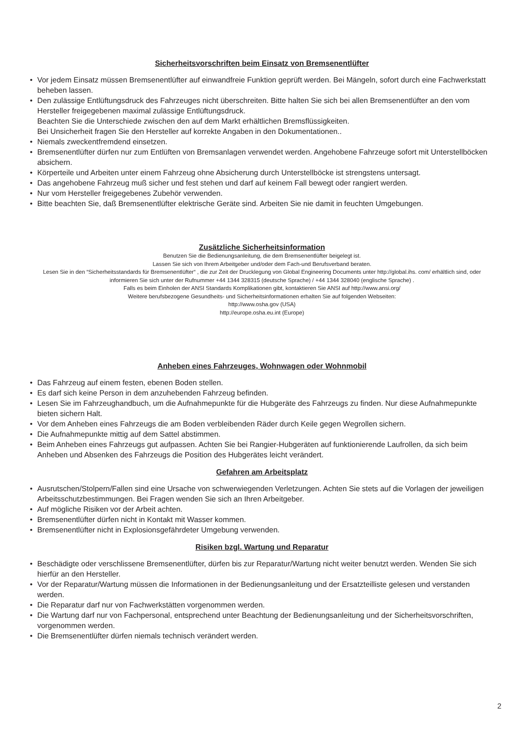Sicherheitsvorschriften beim Einsatz von Bremsenentlüfter
• Vor jedem Einsatz müssen Bremsenentlüfter auf einwandfreie Funktion geprüft werden. Bei Mängeln, sofort durch eine Fachwerkstatt beheben lassen.
• Den zulässige Entlüftungsdruck des Fahrzeuges nicht überschreiten. Bitte halten Sie sich bei allen Bremsenentlüfter an den vom Hersteller freigegebenen maximal zulässige Entlüftungsdruck.
Beachten Sie die Unterschiede zwischen den auf dem Markt erhältlichen Bremsflüssigkeiten.
Bei Unsicherheit fragen Sie den Hersteller auf korrekte Angaben in den Dokumentationen..
• Niemals zweckentfremdend einsetzen.
• Bremsenentlüfter dürfen nur zum Entlüften von Bremsanlagen verwendet werden. Angehobene Fahrzeuge sofort mit Unterstellböcken absichern.
• Körperteile und Arbeiten unter einem Fahrzeug ohne Absicherung durch Unterstellböcke ist strengstens untersagt.
• Das angehobene Fahrzeug muß sicher und fest stehen und darf auf keinem Fall bewegt oder rangiert werden.
• Nur vom Hersteller freigegebenes Zubehör verwenden.
• Bitte beachten Sie, daß Bremsenentlüfter elektrische Geräte sind. Arbeiten Sie nie damit in feuchten Umgebungen.
Zusätzliche Sicherheitsinformation
Benutzen Sie die Bedienungsanleitung, die dem Bremsenentlüfter beigelegt ist.
Lassen Sie sich von Ihrem Arbeitgeber und/oder dem Fach-und Berufsverband beraten.
Lesen Sie in den “Sicherheitsstandards für Bremsenentlüfter“ , die zur Zeit der Drucklegung von Global Engineering Documents unter http://global.ihs. com/ erhältlich sind, oder informieren Sie sich unter der Rufnummer +44 1344 328315 (deutsche Sprache) / +44 1344 328040 (englische Sprache) .
Falls es beim Einholen der ANSI Standards Komplikationen gibt, kontaktieren Sie ANSI auf http://www.ansi.org/
Weitere berufsbezogene Gesundheits- und Sicherheitsinformationen erhalten Sie auf folgenden Webseiten:
http://www.osha.gov (USA)
http://europe.osha.eu.int (Europe)
Anheben eines Fahrzeuges, Wohnwagen oder Wohnmobil
• Das Fahrzeug auf einem festen, ebenen Boden stellen.
• Es darf sich keine Person in dem anzuhebenden Fahrzeug befinden.
• Lesen Sie im Fahrzeughandbuch, um die Aufnahmepunkte für die Hubgeräte des Fahrzeugs zu finden. Nur diese Aufnahmepunkte bieten sichern Halt.
• Vor dem Anheben eines Fahrzeugs die am Boden verbleibenden Räder durch Keile gegen Wegrollen sichern.
• Die Aufnahmepunkte mittig auf dem Sattel abstimmen.
• Beim Anheben eines Fahrzeugs gut aufpassen. Achten Sie bei Rangier-Hubgeräten auf funktionierende Laufrollen, da sich beim Anheben und Absenken des Fahrzeugs die Position des Hubgerätes leicht verändert.
Gefahren am Arbeitsplatz
• Ausrutschen/Stolpern/Fallen sind eine Ursache von schwerwiegenden Verletzungen. Achten Sie stets auf die Vorlagen der jeweiligen Arbeitsschutzbestimmungen. Bei Fragen wenden Sie sich an Ihren Arbeitgeber.
• Auf mögliche Risiken vor der Arbeit achten.
• Bremsenentlüfter dürfen nicht in Kontakt mit Wasser kommen.
• Bremsenentlüfter nicht in Explosionsgefährdeter Umgebung verwenden.
Risiken bzgl. Wartung und Reparatur
• Beschädigte oder verschlissene Bremsenentlüfter, dürfen bis zur Reparatur/Wartung nicht weiter benutzt werden. Wenden Sie sich hierfür an den Hersteller.
• Vor der Reparatur/Wartung müssen die Informationen in der Bedienungsanleitung und der Ersatzteilliste gelesen und verstanden werden.
• Die Reparatur darf nur von Fachwerkstätten vorgenommen werden.
• Die Wartung darf nur von Fachpersonal, entsprechend unter Beachtung der Bedienungsanleitung und der Sicherheitsvorschriften, vorgenommen werden.
• Die Bremsenentlüfter dürfen niemals technisch verändert werden.
2